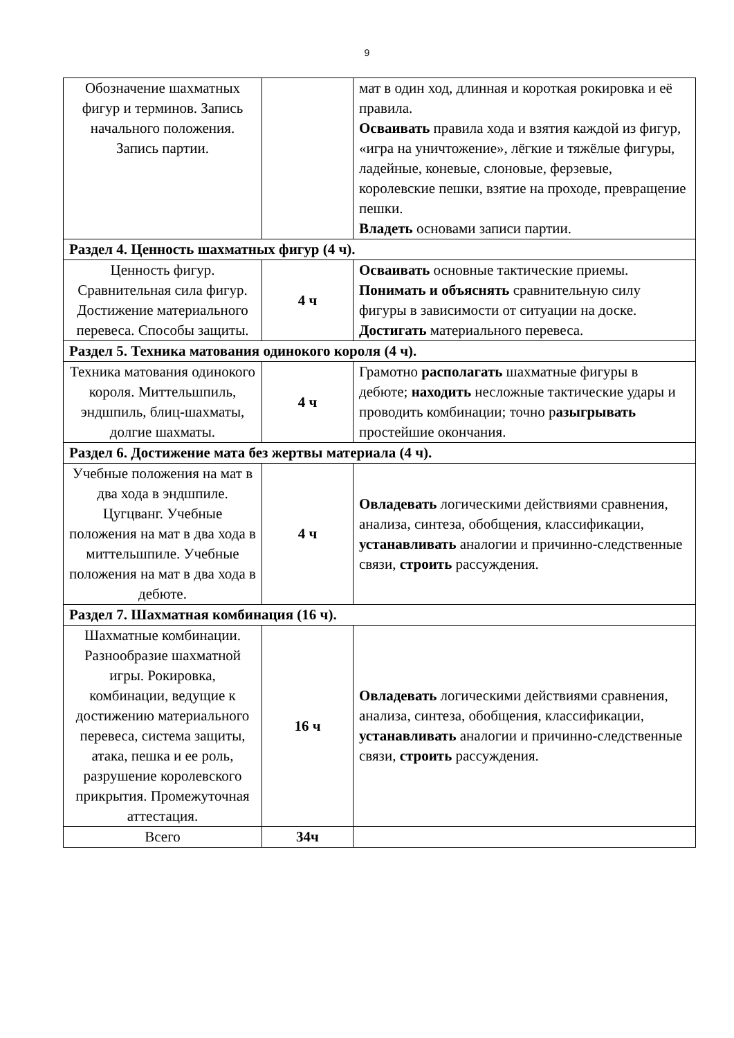9
| Обозначение шахматных фигур и терминов. Запись начального положения. Запись партии. | | мат в один ход, длинная и короткая рокировка и её правила. Осваивать правила хода и взятия каждой из фигур, «игра на уничтожение», лёгкие и тяжёлые фигуры, ладейные, коневые, слоновые, ферзевые, королевские пешки, взятие на проходе, превращение пешки. Владеть основами записи партии. |
| Раздел 4. Ценность шахматных фигур (4 ч). | | |
| Ценность фигур. Сравнительная сила фигур. Достижение материального перевеса. Способы защиты. | 4 ч | Осваивать основные тактические приемы. Понимать и объяснять сравнительную силу фигуры в зависимости от ситуации на доске. Достигать материального перевеса. |
| Раздел 5. Техника матования одинокого короля (4 ч). | | |
| Техника матования одинокого короля. Миттельшпиль, эндшпиль, блиц-шахматы, долгие шахматы. | 4 ч | Грамотно располагать шахматные фигуры в дебюте; находить несложные тактические удары и проводить комбинации; точно р азыгрывать простейшие окончания. |
| Раздел 6. Достижение мата без жертвы материала (4 ч). | | |
| Учебные положения на мат в два хода в эндшпиле. Цугцванг. Учебные положения на мат в два хода в миттельшпиле. Учебные положения на мат в два хода в дебюте. | 4 ч | Овладевать логическими действиями сравнения, анализа, синтеза, обобщения, классификации, устанавливать аналогии и причинно-следственные связи, строить рассуждения. |
| Раздел 7. Шахматная комбинация (16 ч). | | |
| Шахматные комбинации. Разнообразие шахматной игры. Рокировка, комбинации, ведущие к достижению материального перевеса, система защиты, атака, пешка и ее роль, разрушение королевского прикрытия. Промежуточная аттестация. | 16 ч | Овладевать логическими действиями сравнения, анализа, синтеза, обобщения, классификации, устанавливать аналогии и причинно-следственные связи, строить рассуждения. |
| Всего | 34ч | |